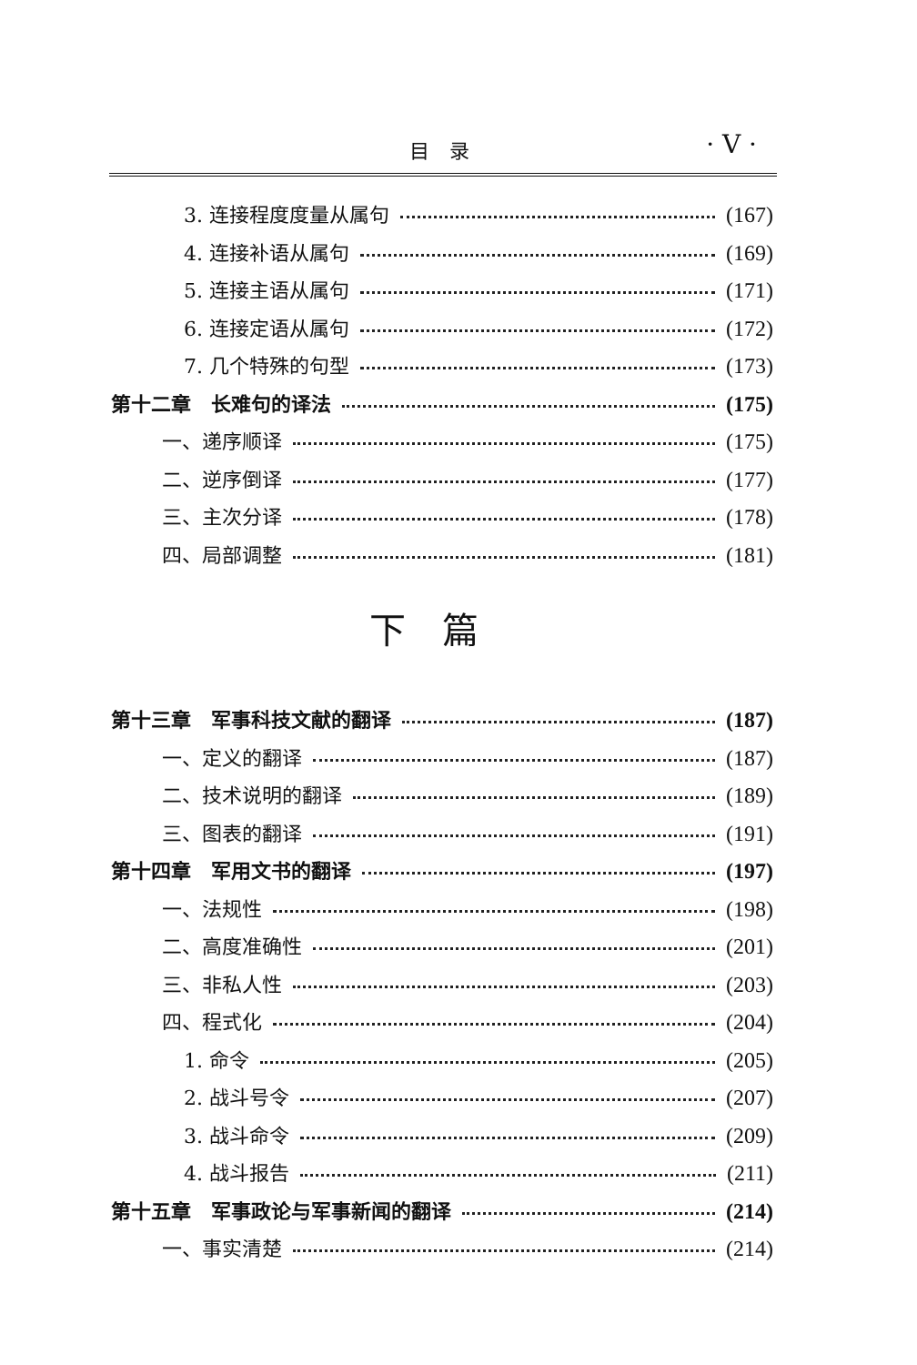目　录 · V ·
3. 连接程度度量从属句 (167)
4. 连接补语从属句 (169)
5. 连接主语从属句 (171)
6. 连接定语从属句 (172)
7. 几个特殊的句型 (173)
第十二章　长难句的译法 (175)
一、递序顺译 (175)
二、逆序倒译 (177)
三、主次分译 (178)
四、局部调整 (181)
下篇
第十三章　军事科技文献的翻译 (187)
一、定义的翻译 (187)
二、技术说明的翻译 (189)
三、图表的翻译 (191)
第十四章　军用文书的翻译 (197)
一、法规性 (198)
二、高度准确性 (201)
三、非私人性 (203)
四、程式化 (204)
1. 命令 (205)
2. 战斗号令 (207)
3. 战斗命令 (209)
4. 战斗报告 (211)
第十五章　军事政论与军事新闻的翻译 (214)
一、事实清楚 (214)